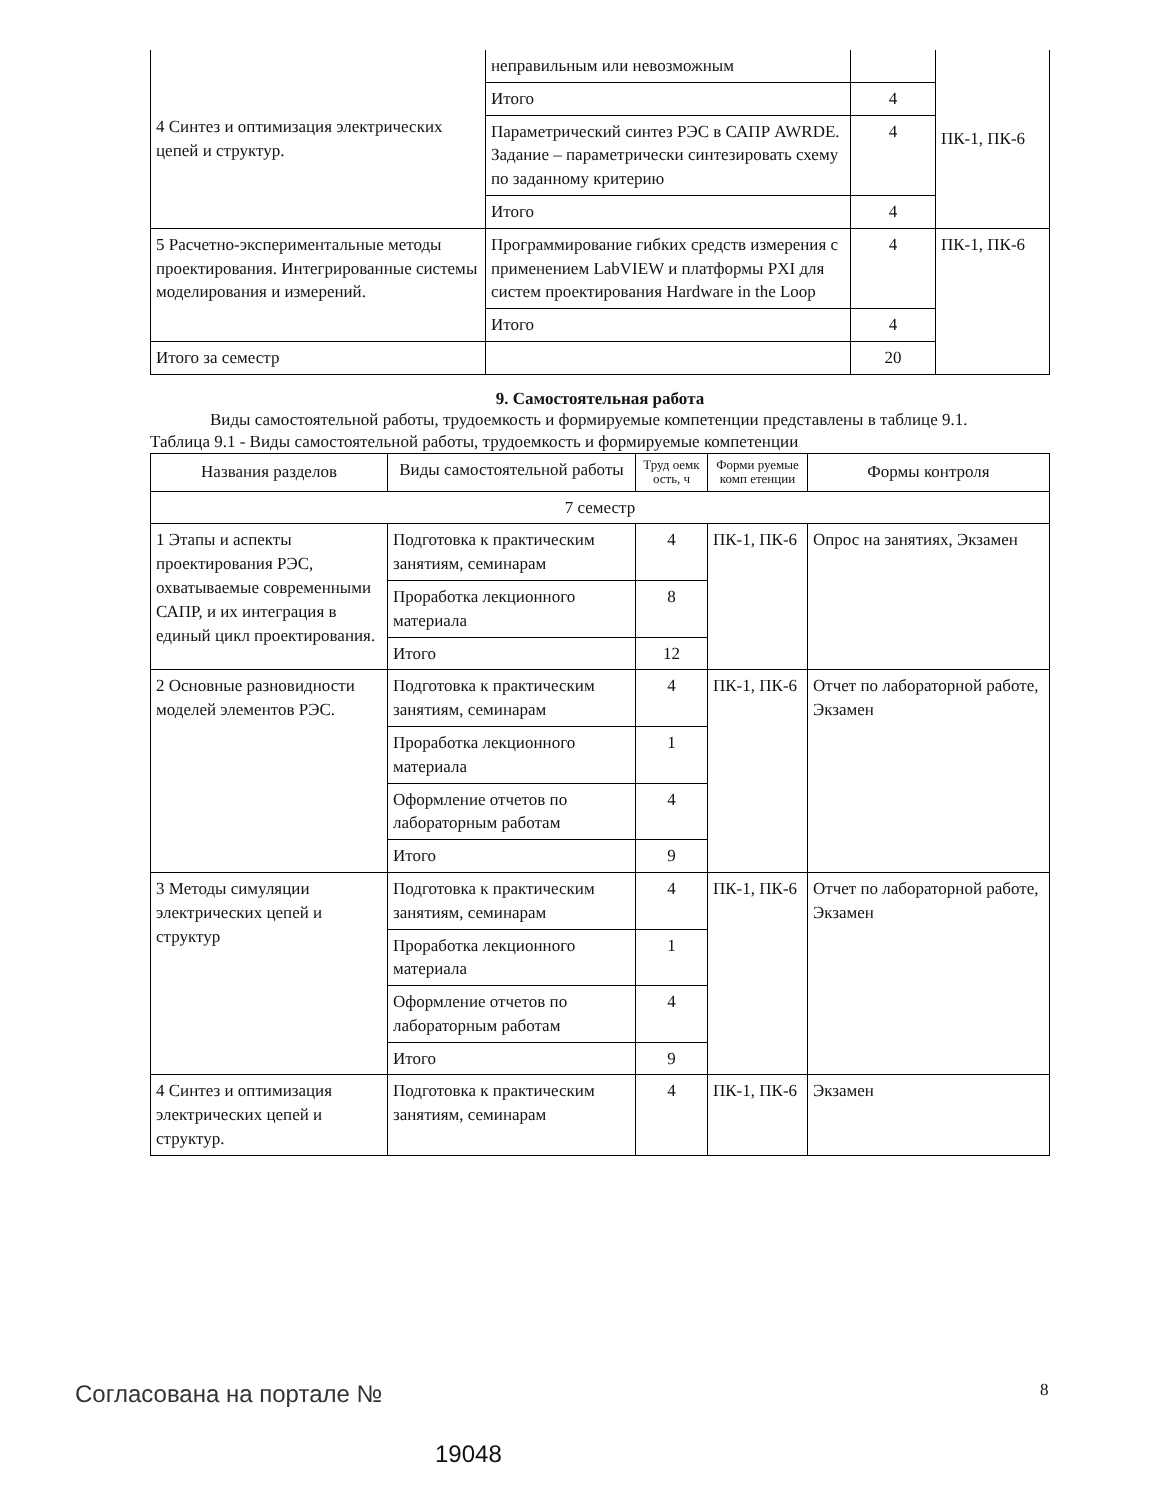| 4 Синтез и оптимизация электрических цепей и структур. | неправильным или невозможным | | ПК-1, ПК-6 |
| | Итого | 4 | |
| | Параметрический синтез РЭС в САПР AWRDE. Задание – параметрически синтезировать схему по заданному критерию | 4 | |
| | Итого | 4 | |
| 5 Расчетно-экспериментальные методы проектирования. Интегрированные системы моделирования и измерений. | Программирование гибких средств измерения с применением LabVIEW и платформы PXI для систем проектирования Hardware in the Loop | 4 | ПК-1, ПК-6 |
| | Итого | 4 | |
| Итого за семестр | | 20 | |
9. Самостоятельная работа
Виды самостоятельной работы, трудоемкость и формируемые компетенции представлены в таблице 9.1.
Таблица 9.1 - Виды самостоятельной работы, трудоемкость и формируемые компетенции
| Названия разделов | Виды самостоятельной работы | Труд оемк ость, ч | Форми руемые комп етенции | Формы контроля |
| --- | --- | --- | --- | --- |
| 7 семестр | | | | |
| 1 Этапы и аспекты проектирования РЭС, охватываемые современными САПР, и их интеграция в единый цикл проектирования. | Подготовка к практическим занятиям, семинарам | 4 | ПК-1, ПК-6 | Опрос на занятиях, Экзамен |
| | Проработка лекционного материала | 8 | | |
| | Итого | 12 | | |
| 2 Основные разновидности моделей элементов РЭС. | Подготовка к практическим занятиям, семинарам | 4 | ПК-1, ПК-6 | Отчет по лабораторной работе, Экзамен |
| | Проработка лекционного материала | 1 | | |
| | Оформление отчетов по лабораторным работам | 4 | | |
| | Итого | 9 | | |
| 3 Методы симуляции электрических цепей и структур | Подготовка к практическим занятиям, семинарам | 4 | ПК-1, ПК-6 | Отчет по лабораторной работе, Экзамен |
| | Проработка лекционного материала | 1 | | |
| | Оформление отчетов по лабораторным работам | 4 | | |
| | Итого | 9 | | |
| 4 Синтез и оптимизация электрических цепей и структур. | Подготовка к практическим занятиям, семинарам | 4 | ПК-1, ПК-6 | Экзамен |
Согласована на портале № 8
19048